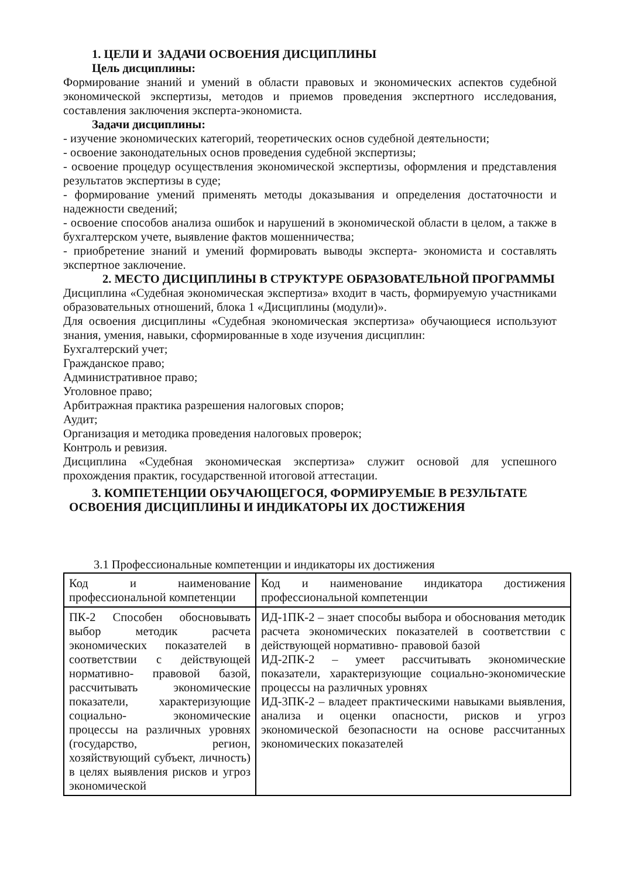1. ЦЕЛИ И ЗАДАЧИ ОСВОЕНИЯ ДИСЦИПЛИНЫ
Цель дисциплины:
Формирование знаний и умений в области правовых и экономических аспектов судебной экономической экспертизы, методов и приемов проведения экспертного исследования, составления заключения эксперта-экономиста.
Задачи дисциплины:
- изучение экономических категорий, теоретических основ судебной деятельности;
- освоение законодательных основ проведения судебной экспертизы;
- освоение процедур осуществления экономической экспертизы, оформления и представления результатов экспертизы в суде;
- формирование умений применять методы доказывания и определения достаточности и надежности сведений;
- освоение способов анализа ошибок и нарушений в экономической области в целом, а также в бухгалтерском учете, выявление фактов мошенничества;
- приобретение знаний и умений формировать выводы эксперта- экономиста и составлять экспертное заключение.
2. МЕСТО ДИСЦИПЛИНЫ В СТРУКТУРЕ ОБРАЗОВАТЕЛЬНОЙ ПРОГРАММЫ
Дисциплина «Судебная экономическая экспертиза» входит в часть, формируемую участниками образовательных отношений, блока 1 «Дисциплины (модули)».
Для освоения дисциплины «Судебная экономическая экспертиза» обучающиеся используют знания, умения, навыки, сформированные в ходе изучения дисциплин:
Бухгалтерский учет;
Гражданское право;
Административное право;
Уголовное право;
Арбитражная практика разрешения налоговых споров;
Аудит;
Организация и методика проведения налоговых проверок;
Контроль и ревизия.
Дисциплина «Судебная экономическая экспертиза» служит основой для успешного прохождения практик, государственной итоговой аттестации.
3. КОМПЕТЕНЦИИ ОБУЧАЮЩЕГОСЯ, ФОРМИРУЕМЫЕ В РЕЗУЛЬТАТЕ ОСВОЕНИЯ ДИСЦИПЛИНЫ И ИНДИКАТОРЫ ИХ ДОСТИЖЕНИЯ
3.1 Профессиональные компетенции и индикаторы их достижения
| Код и наименование профессиональной компетенции | Код и наименование индикатора достижения профессиональной компетенции |
| ПК-2 Способен обосновывать выбор методик расчета экономических показателей в соответствии с действующей нормативно- правовой базой, рассчитывать экономические показатели, характеризующие социально- экономические процессы на различных уровнях (государство, регион, хозяйствующий субъект, личность) в целях выявления рисков и угроз экономической | ИД-1ПК-2 – знает способы выбора и обоснования методик расчета экономических показателей в соответствии с действующей нормативно- правовой базой ИД-2ПК-2 – умеет рассчитывать экономические показатели, характеризующие социально-экономические процессы на различных уровнях ИД-3ПК-2 – владеет практическими навыками выявления, анализа и оценки опасности, рисков и угроз экономической безопасности на основе рассчитанных экономических показателей |